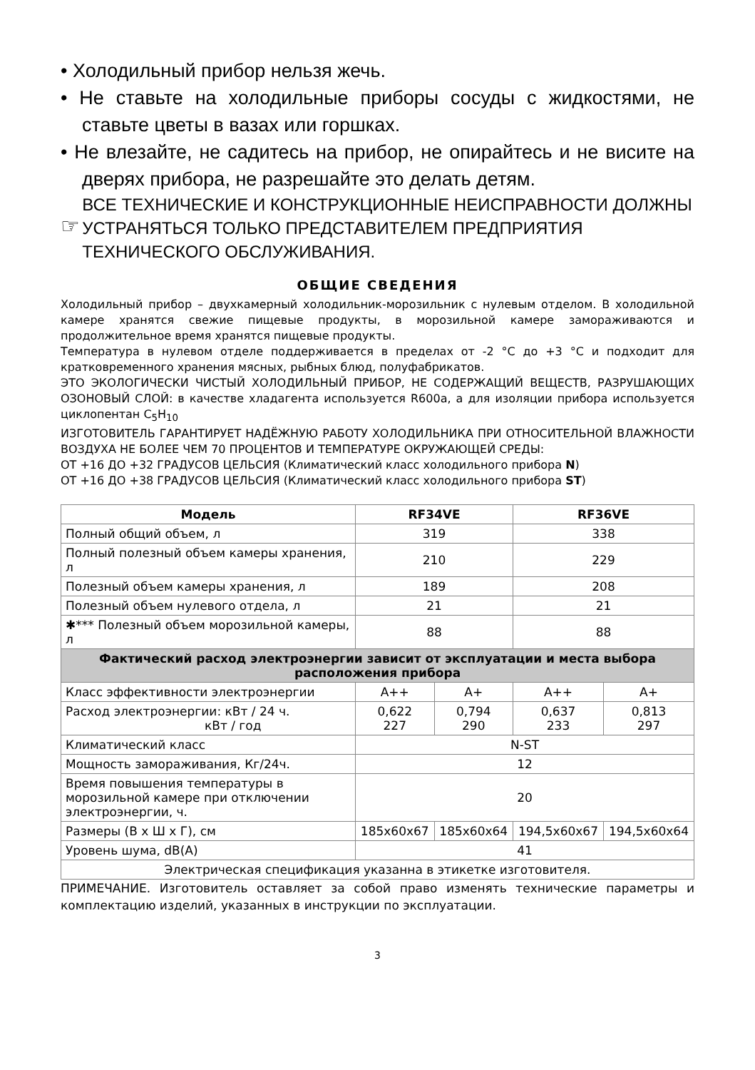• Холодильный прибор нельзя жечь.
• Не ставьте на холодильные приборы сосуды с жидкостями, не ставьте цветы в вазах или горшках.
• Не влезайте, не садитесь на прибор, не опирайтесь и не висите на дверях прибора, не разрешайте это делать детям.
☞
ВСЕ ТЕХНИЧЕСКИЕ И КОНСТРУКЦИОННЫЕ НЕИСПРАВНОСТИ ДОЛЖНЫ УСТРАНЯТЬСЯ ТОЛЬКО ПРЕДСТАВИТЕЛЕМ ПРЕДПРИЯТИЯ ТЕХНИЧЕСКОГО ОБСЛУЖИВАНИЯ.
ОБЩИЕ СВЕДЕНИЯ
Холодильный прибор – двухкамерный холодильник-морозильник с нулевым отделом. В холодильной камере хранятся свежие пищевые продукты, в морозильной камере замораживаются и продолжительное время хранятся пищевые продукты.
Температура в нулевом отделе поддерживается в пределах от -2 °C до +3 °C и подходит для кратковременного хранения мясных, рыбных блюд, полуфабрикатов.
ЭТО ЭКОЛОГИЧЕСКИ ЧИСТЫЙ ХОЛОДИЛЬНЫЙ ПРИБОР, НЕ СОДЕРЖАЩИЙ ВЕЩЕСТВ, РАЗРУШАЮЩИХ ОЗОНОВЫЙ СЛОЙ: в качестве хладагента используется R600a, а для изоляции прибора используется циклопентан C<sub>5</sub>H<sub>10</sub>
ИЗГОТОВИТЕЛЬ ГАРАНТИРУЕТ НАДЁЖНУЮ РАБОТУ ХОЛОДИЛЬНИКА ПРИ ОТНОСИТЕЛЬНОЙ ВЛАЖНОСТИ ВОЗДУХА НЕ БОЛЕЕ ЧЕМ 70 ПРОЦЕНТОВ И ТЕМПЕРАТУРЕ ОКРУЖАЮЩЕЙ СРЕДЫ:
ОТ +16 ДО +32 ГРАДУСОВ ЦЕЛЬСИЯ (Климатический класс холодильного прибора N)
ОТ +16 ДО +38 ГРАДУСОВ ЦЕЛЬСИЯ (Климатический класс холодильного прибора ST)
| Модель | RF34VE | | RF36VE | |
| --- | --- | --- | --- | --- |
| Полный общий объем, л | 319 | | 338 | |
| Полный полезный объем камеры хранения, л | 210 | | 229 | |
| Полезный объем камеры хранения, л | 189 | | 208 | |
| Полезный объем нулевого отдела, л | 21 | | 21 | |
| ✱*** Полезный объем морозильной камеры, л | 88 | | 88 | |
| Фактический расход электроэнергии зависит от эксплуатации и места выбора расположения прибора | | | | |
| Класс эффективности электроэнергии | A++ | A+ | A++ | A+ |
| Расход электроэнергии: кВт / 24 ч. кВт / год | 0,622 227 | 0,794 290 | 0,637 233 | 0,813 297 |
| Климатический класс | N-ST | | | |
| Мощность замораживания, Кг/24ч. | 12 | | | |
| Время повышения температуры в морозильной камере при отключении электроэнергии, ч. | 20 | | | |
| Размеры (В х Ш х Г), см | 185x60x67 | 185x60x64 | 194,5x60x67 | 194,5x60x64 |
| Уровень шума, dB(A) | 41 | | | |
| Электрическая спецификация указанна в этикетке изготовителя. | | | | |
ПРИМЕЧАНИЕ. Изготовитель оставляет за собой право изменять технические параметры и комплектацию изделий, указанных в инструкции по эксплуатации.
3